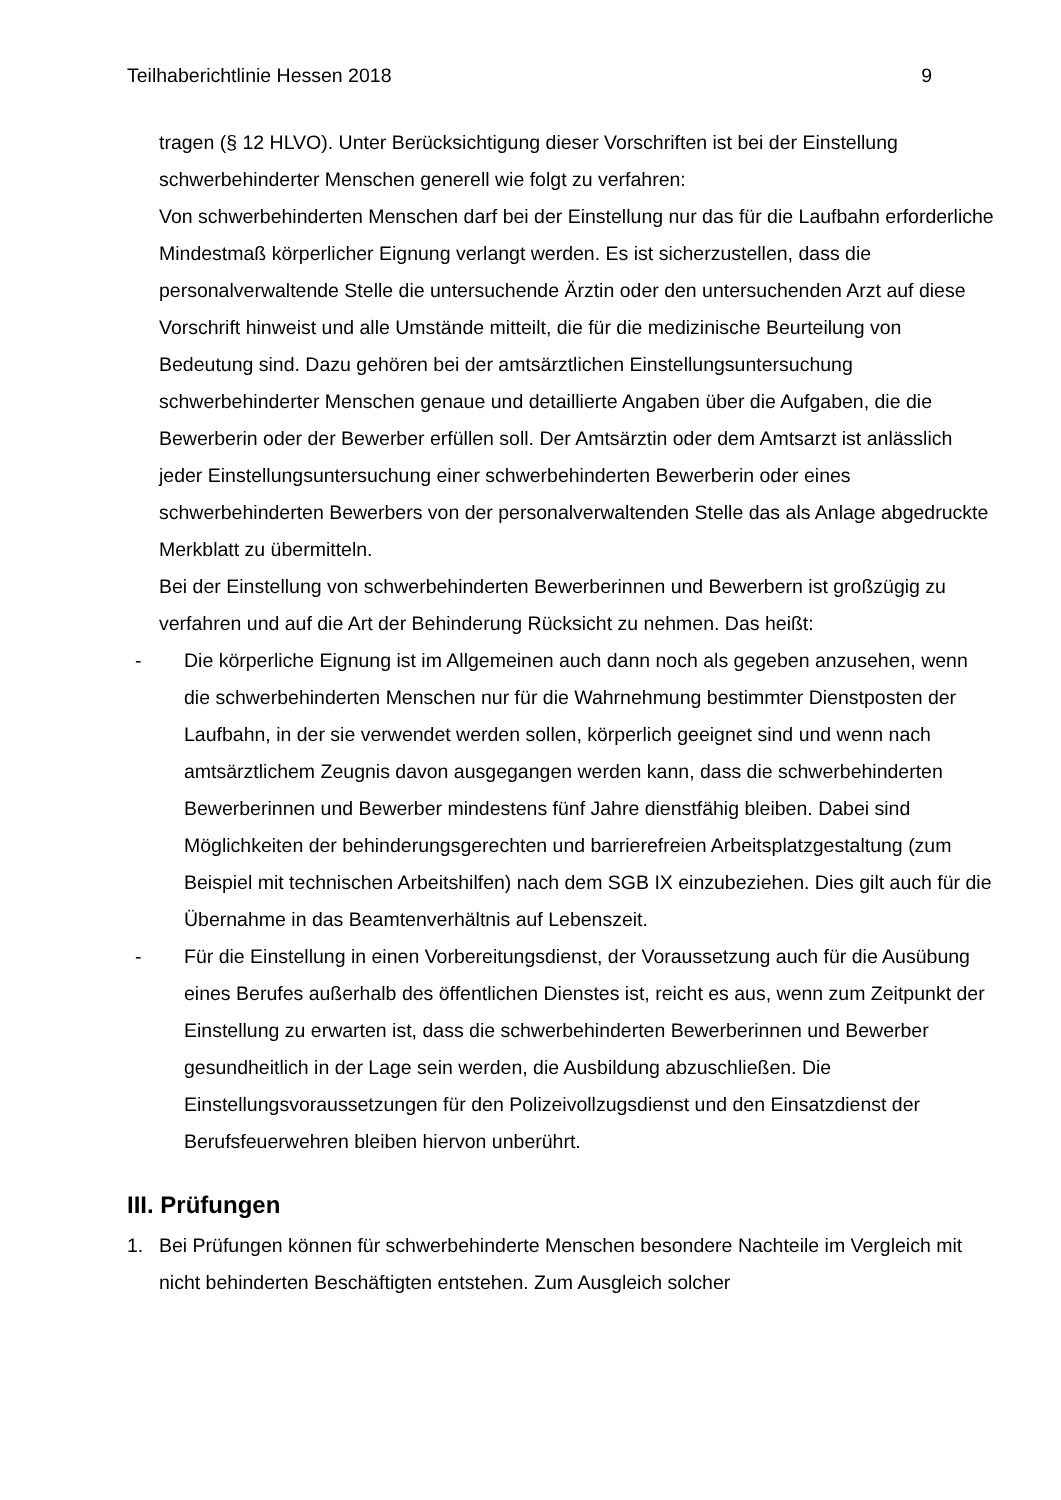Teilhaberichtlinie Hessen 2018 9
tragen (§ 12 HLVO). Unter Berücksichtigung dieser Vorschriften ist bei der Einstellung schwerbehinderter Menschen generell wie folgt zu verfahren:
Von schwerbehinderten Menschen darf bei der Einstellung nur das für die Laufbahn erforderliche Mindestmaß körperlicher Eignung verlangt werden. Es ist sicherzustellen, dass die personalverwaltende Stelle die untersuchende Ärztin oder den untersuchenden Arzt auf diese Vorschrift hinweist und alle Umstände mitteilt, die für die medizinische Beurteilung von Bedeutung sind. Dazu gehören bei der amtsärztlichen Einstellungsuntersuchung schwerbehinderter Menschen genaue und detaillierte Angaben über die Aufgaben, die die Bewerberin oder der Bewerber erfüllen soll. Der Amtsärztin oder dem Amtsarzt ist anlässlich jeder Einstellungsuntersuchung einer schwerbehinderten Bewerberin oder eines schwerbehinderten Bewerbers von der personalverwaltenden Stelle das als Anlage abgedruckte Merkblatt zu übermitteln.
Bei der Einstellung von schwerbehinderten Bewerberinnen und Bewerbern ist großzügig zu verfahren und auf die Art der Behinderung Rücksicht zu nehmen. Das heißt:
- Die körperliche Eignung ist im Allgemeinen auch dann noch als gegeben anzusehen, wenn die schwerbehinderten Menschen nur für die Wahrnehmung bestimmter Dienstposten der Laufbahn, in der sie verwendet werden sollen, körperlich geeignet sind und wenn nach amtsärztlichem Zeugnis davon ausgegangen werden kann, dass die schwerbehinderten Bewerberinnen und Bewerber mindestens fünf Jahre dienstfähig bleiben. Dabei sind Möglichkeiten der behinderungsgerechten und barrierefreien Arbeitsplatzgestaltung (zum Beispiel mit technischen Arbeitshilfen) nach dem SGB IX einzubeziehen. Dies gilt auch für die Übernahme in das Beamtenverhältnis auf Lebenszeit.
- Für die Einstellung in einen Vorbereitungsdienst, der Voraussetzung auch für die Ausübung eines Berufes außerhalb des öffentlichen Dienstes ist, reicht es aus, wenn zum Zeitpunkt der Einstellung zu erwarten ist, dass die schwerbehinderten Bewerberinnen und Bewerber gesundheitlich in der Lage sein werden, die Ausbildung abzuschließen. Die Einstellungsvoraussetzungen für den Polizeivollzugsdienst und den Einsatzdienst der Berufsfeuerwehren bleiben hiervon unberührt.
III. Prüfungen
1. Bei Prüfungen können für schwerbehinderte Menschen besondere Nachteile im Vergleich mit nicht behinderten Beschäftigten entstehen. Zum Ausgleich solcher